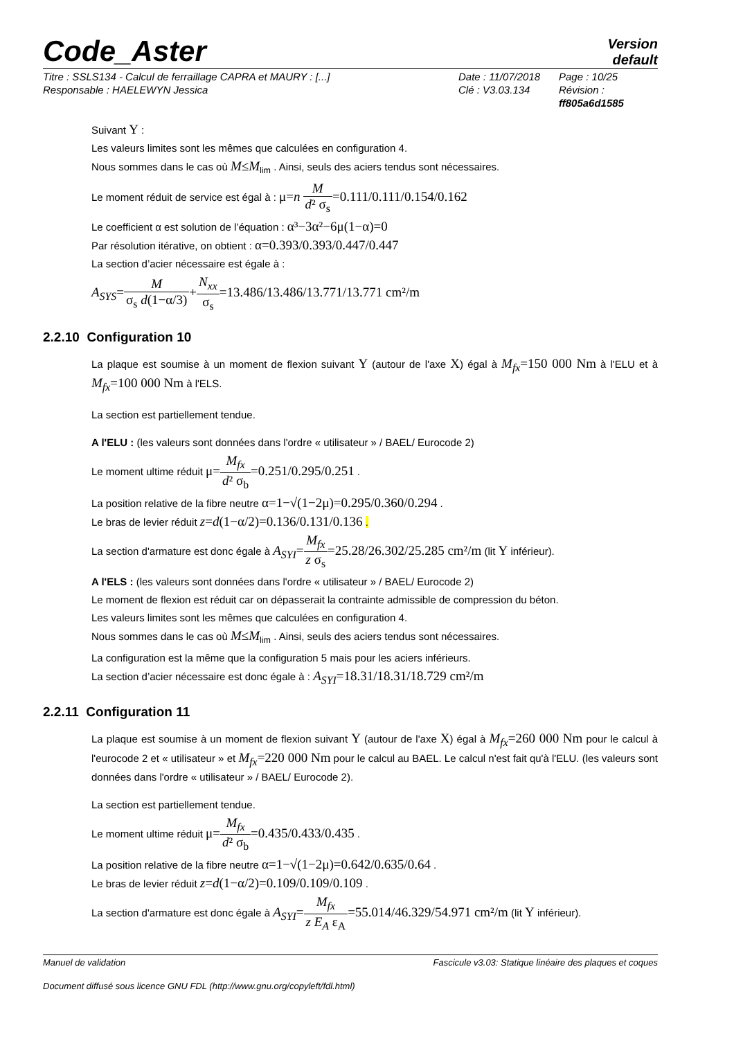Code_Aster
Version
default
Titre : SSLS134 - Calcul de ferraillage CAPRA et MAURY : [...]
Responsable : HAELEWYN Jessica
Date : 11/07/2018
Clé : V3.03.134
Page : 10/25
Révision :
ff805a6d1585
Suivant Y :
Les valeurs limites sont les mêmes que calculées en configuration 4.
Nous sommes dans le cas où M≤M<sub>lim</sub> . Ainsi, seuls des aciers tendus sont nécessaires.
Le moment réduit de service est égal à : μ=n M d² σ<sub>s</sub>=0.111/0.111/0.154/0.162
Le coefficient α est solution de l’équation : α³−3α²−6μ(1−α)=0
Par résolution itérative, on obtient : α=0.393/0.393/0.447/0.447
La section d’acier nécessaire est égale à :
A<sub>SYS</sub>=M σ<sub>s</sub> d(1−α/3)+N<sub>xx</sub> σ<sub>s</sub>=13.486/13.486/13.771/13.771 cm²/m
2.2.10 Configuration 10
La plaque est soumise à un moment de flexion suivant Y (autour de l'axe X) égal à M<sub>fx</sub>=150 000 Nm à l'ELU et à M<sub>fx</sub>=100 000 Nm à l'ELS.
La section est partiellement tendue.
A l'ELU : (les valeurs sont données dans l'ordre « utilisateur » / BAEL/ Eurocode 2)
Le moment ultime réduit μ=M<sub>fx</sub> d² σ<sub>b</sub>=0.251/0.295/0.251 .
La position relative de la fibre neutre α=1−√(1−2μ)=0.295/0.360/0.294 .
Le bras de levier réduit z=d(1−α/2)=0.136/0.131/0.136 .
La section d'armature est donc égale à A<sub>SYI</sub>=M<sub>fx</sub> z σ<sub>s</sub>=25.28/26.302/25.285 cm²/m (lit Y inférieur).
A l'ELS : (les valeurs sont données dans l'ordre « utilisateur » / BAEL/ Eurocode 2)
Le moment de flexion est réduit car on dépasserait la contrainte admissible de compression du béton.
Les valeurs limites sont les mêmes que calculées en configuration 4.
Nous sommes dans le cas où M≤M<sub>lim</sub> . Ainsi, seuls des aciers tendus sont nécessaires.
La configuration est la même que la configuration 5 mais pour les aciers inférieurs.
La section d’acier nécessaire est donc égale à : A<sub>SYI</sub>=18.31/18.31/18.729 cm²/m
2.2.11 Configuration 11
La plaque est soumise à un moment de flexion suivant Y (autour de l'axe X) égal à M<sub>fx</sub>=260 000 Nm pour le calcul à l'eurocode 2 et « utilisateur » et M<sub>fx</sub>=220 000 Nm pour le calcul au BAEL. Le calcul n'est fait qu'à l'ELU. (les valeurs sont données dans l'ordre « utilisateur » / BAEL/ Eurocode 2).
La section est partiellement tendue.
Le moment ultime réduit μ=M<sub>fx</sub> d² σ<sub>b</sub>=0.435/0.433/0.435 .
La position relative de la fibre neutre α=1−√(1−2μ)=0.642/0.635/0.64 .
Le bras de levier réduit z=d(1−α/2)=0.109/0.109/0.109 .
La section d'armature est donc égale à A<sub>SYI</sub>=M<sub>fx</sub> z E<sub>A</sub> ε<sub>A</sub>=55.014/46.329/54.971 cm²/m (lit Y inférieur).
Manuel de validation Fascicule v3.03: Statique linéaire des plaques et coques
Document diffusé sous licence GNU FDL (http://www.gnu.org/copyleft/fdl.html)